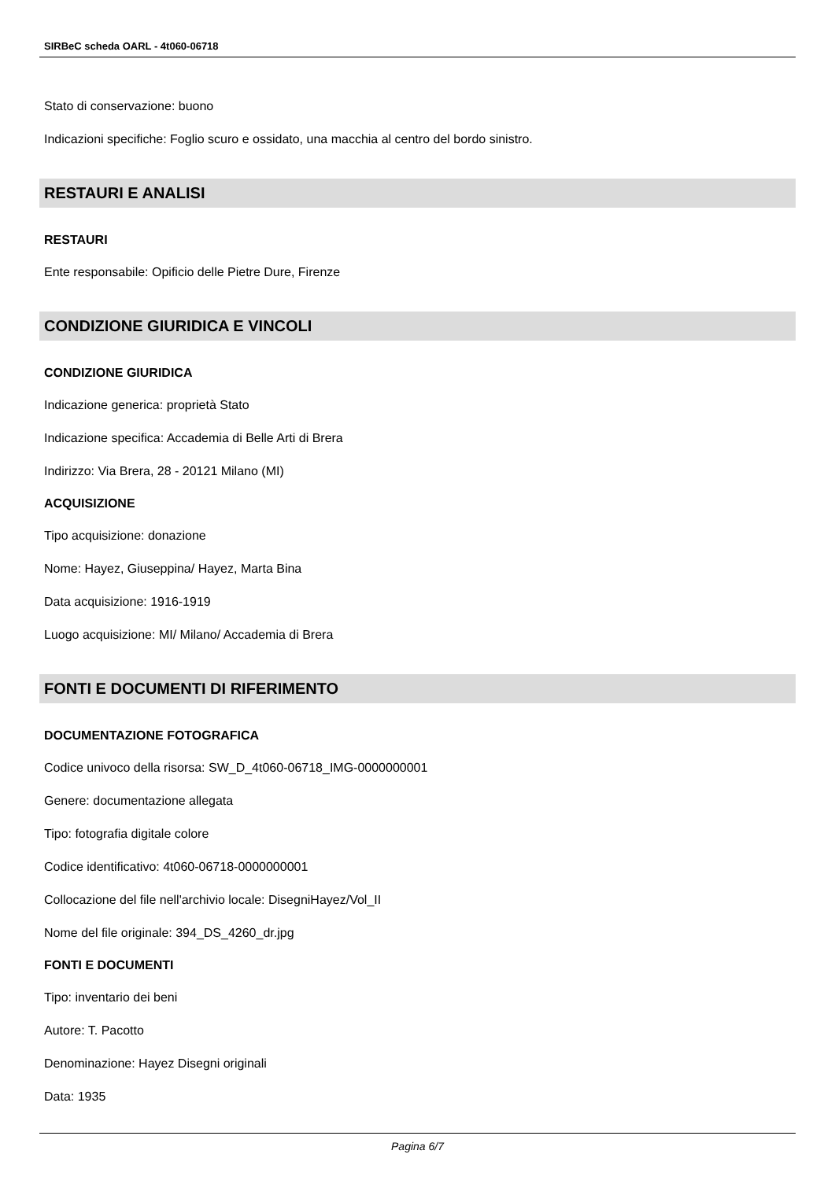SIRBeC scheda OARL - 4t060-06718
Stato di conservazione: buono
Indicazioni specifiche: Foglio scuro e ossidato, una macchia al centro del bordo sinistro.
RESTAURI E ANALISI
RESTAURI
Ente responsabile: Opificio delle Pietre Dure, Firenze
CONDIZIONE GIURIDICA E VINCOLI
CONDIZIONE GIURIDICA
Indicazione generica: proprietà Stato
Indicazione specifica: Accademia di Belle Arti di Brera
Indirizzo: Via Brera, 28 - 20121 Milano (MI)
ACQUISIZIONE
Tipo acquisizione: donazione
Nome: Hayez, Giuseppina/ Hayez, Marta Bina
Data acquisizione: 1916-1919
Luogo acquisizione: MI/ Milano/ Accademia di Brera
FONTI E DOCUMENTI DI RIFERIMENTO
DOCUMENTAZIONE FOTOGRAFICA
Codice univoco della risorsa: SW_D_4t060-06718_IMG-0000000001
Genere: documentazione allegata
Tipo: fotografia digitale colore
Codice identificativo: 4t060-06718-0000000001
Collocazione del file nell'archivio locale: DisegniHayez/Vol_II
Nome del file originale: 394_DS_4260_dr.jpg
FONTI E DOCUMENTI
Tipo: inventario dei beni
Autore: T. Pacotto
Denominazione: Hayez Disegni originali
Data: 1935
Pagina 6/7